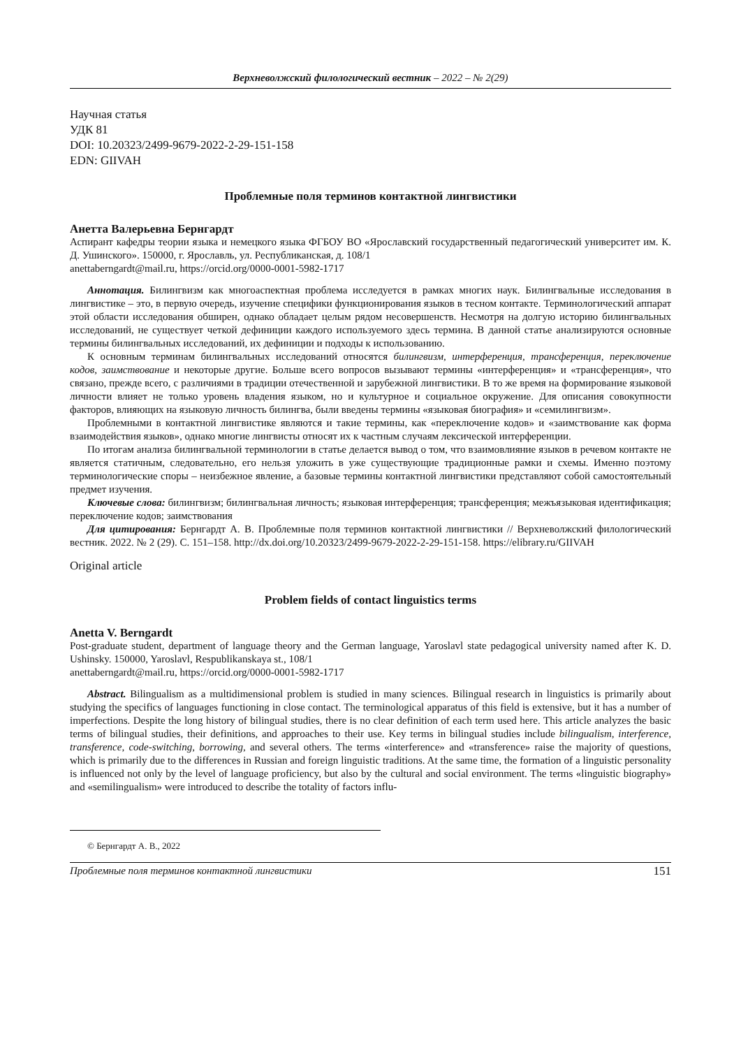Верхневолжский филологический вестник – 2022 – № 2(29)
Научная статья
УДК 81
DOI: 10.20323/2499-9679-2022-2-29-151-158
EDN: GIIVAH
Проблемные поля терминов контактной лингвистики
Анетта Валерьевна Бернгардт
Аспирант кафедры теории языка и немецкого языка ФГБОУ ВО «Ярославский государственный педагогический университет им. К. Д. Ушинского». 150000, г. Ярославль, ул. Республиканская, д. 108/1
anettaberngardt@mail.ru, https://orcid.org/0000-0001-5982-1717
Аннотация. Билингвизм как многоаспектная проблема исследуется в рамках многих наук. Билингвальные исследования в лингвистике – это, в первую очередь, изучение специфики функционирования языков в тесном контакте. Терминологический аппарат этой области исследования обширен, однако обладает целым рядом несовершенств. Несмотря на долгую историю билингвальных исследований, не существует четкой дефиниции каждого используемого здесь термина. В данной статье анализируются основные термины билингвальных исследований, их дефиниции и подходы к использованию.
К основным терминам билингвальных исследований относятся билингвизм, интерференция, трансференция, переключение кодов, заимствование и некоторые другие. Больше всего вопросов вызывают термины «интерференция» и «трансференция», что связано, прежде всего, с различиями в традиции отечественной и зарубежной лингвистики. В то же время на формирование языковой личности влияет не только уровень владения языком, но и культурное и социальное окружение. Для описания совокупности факторов, влияющих на языковую личность билингва, были введены термины «языковая биография» и «семилингвизм».
Проблемными в контактной лингвистике являются и такие термины, как «переключение кодов» и «заимствование как форма взаимодействия языков», однако многие лингвисты относят их к частным случаям лексической интерференции.
По итогам анализа билингвальной терминологии в статье делается вывод о том, что взаимовлияние языков в речевом контакте не является статичным, следовательно, его нельзя уложить в уже существующие традиционные рамки и схемы. Именно поэтому терминологические споры – неизбежное явление, а базовые термины контактной лингвистики представляют собой самостоятельный предмет изучения.
Ключевые слова: билингвизм; билингвальная личность; языковая интерференция; трансференция; межъязыковая идентификация; переключение кодов; заимствования
Для цитирования: Бернгардт А. В. Проблемные поля терминов контактной лингвистики // Верхневолжский филологический вестник. 2022. № 2 (29). С. 151–158. http://dx.doi.org/10.20323/2499-9679-2022-2-29-151-158. https://elibrary.ru/GIIVAH
Original article
Problem fields of contact linguistics terms
Anetta V. Berngardt
Post-graduate student, department of language theory and the German language, Yaroslavl state pedagogical university named after K. D. Ushinsky. 150000, Yaroslavl, Respublikanskaya st., 108/1
anettaberngardt@mail.ru, https://orcid.org/0000-0001-5982-1717
Abstract. Bilingualism as a multidimensional problem is studied in many sciences. Bilingual research in linguistics is primarily about studying the specifics of languages functioning in close contact. The terminological apparatus of this field is extensive, but it has a number of imperfections. Despite the long history of bilingual studies, there is no clear definition of each term used here. This article analyzes the basic terms of bilingual studies, their definitions, and approaches to their use. Key terms in bilingual studies include bilingualism, interference, transference, code-switching, borrowing, and several others. The terms «interference» and «transference» raise the majority of questions, which is primarily due to the differences in Russian and foreign linguistic traditions. At the same time, the formation of a linguistic personality is influenced not only by the level of language proficiency, but also by the cultural and social environment. The terms «linguistic biography» and «semilingualism» were introduced to describe the totality of factors influ-
© Бернгардт А. В., 2022
Проблемные поля терминов контактной лингвистики 151